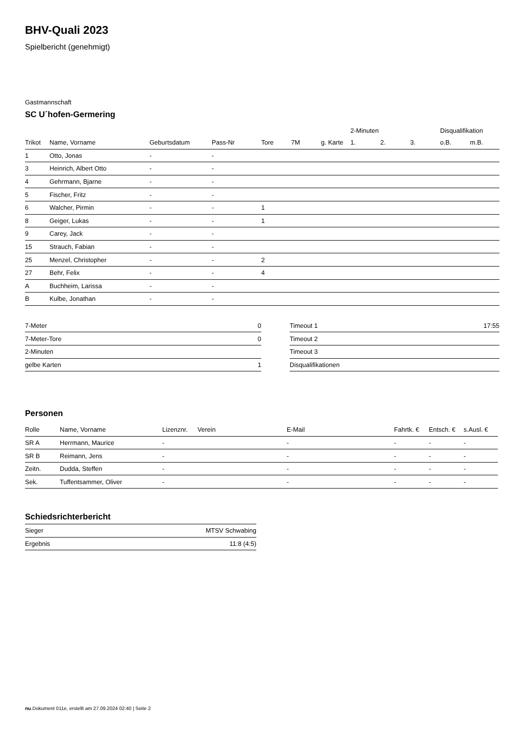BHV-Quali 2023
Spielbericht (genehmigt)
Gastmannschaft
SC U´hofen-Germering
| | | | | | | | 2-Minuten | | | Disqualifikation | |
| --- | --- | --- | --- | --- | --- | --- | --- | --- | --- | --- | --- |
| Trikot | Name, Vorname | Geburtsdatum | Pass-Nr | Tore | 7M | g. Karte | 1. | 2. | 3. | o.B. | m.B. |
| 1 | Otto, Jonas | - | - | | | | | | | | |
| 3 | Heinrich, Albert Otto | - | - | | | | | | | | |
| 4 | Gehrmann, Bjarne | - | - | | | | | | | | |
| 5 | Fischer, Fritz | - | - | | | | | | | | |
| 6 | Walcher, Pirmin | - | - | 1 | | | | | | | |
| 8 | Geiger, Lukas | - | - | 1 | | | | | | | |
| 9 | Carey, Jack | - | - | | | | | | | | |
| 15 | Strauch, Fabian | - | - | | | | | | | | |
| 25 | Menzel, Christopher | - | - | 2 | | | | | | | |
| 27 | Behr, Felix | - | - | 4 | | | | | | | |
| A | Buchheim, Larissa | - | - | | | | | | | | |
| B | Kulbe, Jonathan | - | - | | | | | | | | |
| 7-Meter | 0 |
| 7-Meter-Tore | 0 |
| 2-Minuten | |
| gelbe Karten | 1 |
| Timeout 1 | 17:55 |
| Timeout 2 | |
| Timeout 3 | |
| Disqualifikationen | |
Personen
| Rolle | Name, Vorname | Lizenznr. | Verein | E-Mail | Fahrtk. € | Entsch. € | s.Ausl. € |
| --- | --- | --- | --- | --- | --- | --- | --- |
| SR A | Herrmann, Maurice | - | | - | - | - | - |
| SR B | Reimann, Jens | - | | - | - | - | - |
| Zeitn. | Dudda, Steffen | - | | - | - | - | - |
| Sek. | Tuffentsammer, Oliver | - | | - | - | - | - |
Schiedsrichterbericht
| Sieger | MTSV Schwabing |
| Ergebnis | 11:8 (4:5) |
nu.Dokument 011e, erstellt am 27.09.2024 02:40 | Seite 2